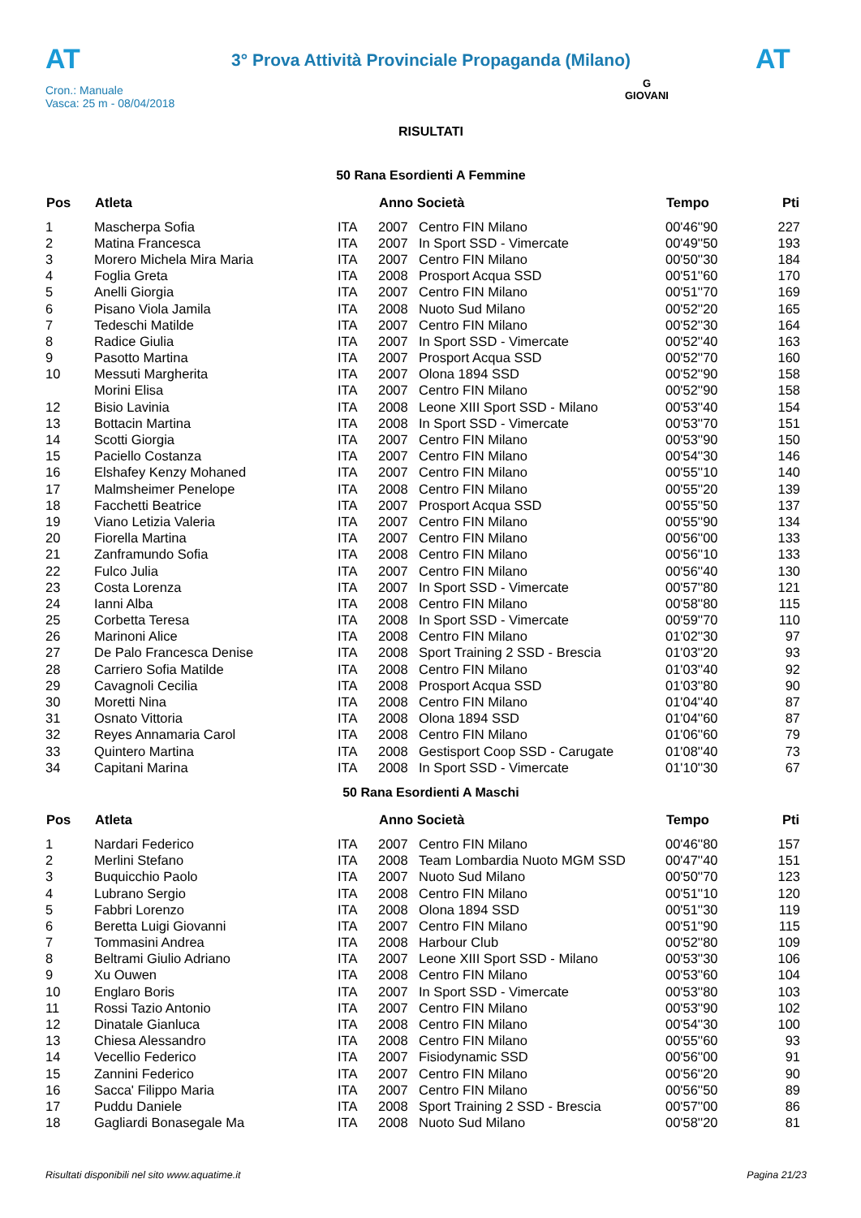AT
3° Prova Attività Provinciale Propaganda (Milano)
AT
Cron.: Manuale
Vasca: 25 m - 08/04/2018
G
GIOVANI
RISULTATI
50 Rana Esordienti A Femmine
| Pos | Atleta | | Anno Società | | Tempo | Pti |
| --- | --- | --- | --- | --- | --- | --- |
| 1 | Mascherpa Sofia | ITA | 2007 | Centro FIN Milano | 00'46''90 | 227 |
| 2 | Matina Francesca | ITA | 2007 | In Sport SSD - Vimercate | 00'49''50 | 193 |
| 3 | Morero Michela Mira Maria | ITA | 2007 | Centro FIN Milano | 00'50''30 | 184 |
| 4 | Foglia Greta | ITA | 2008 | Prosport Acqua SSD | 00'51''60 | 170 |
| 5 | Anelli Giorgia | ITA | 2007 | Centro FIN Milano | 00'51''70 | 169 |
| 6 | Pisano Viola Jamila | ITA | 2008 | Nuoto Sud Milano | 00'52''20 | 165 |
| 7 | Tedeschi Matilde | ITA | 2007 | Centro FIN Milano | 00'52''30 | 164 |
| 8 | Radice Giulia | ITA | 2007 | In Sport SSD - Vimercate | 00'52''40 | 163 |
| 9 | Pasotto Martina | ITA | 2007 | Prosport Acqua SSD | 00'52''70 | 160 |
| 10 | Messuti Margherita | ITA | 2007 | Olona 1894 SSD | 00'52''90 | 158 |
| | Morini Elisa | ITA | 2007 | Centro FIN Milano | 00'52''90 | 158 |
| 12 | Bisio Lavinia | ITA | 2008 | Leone XIII Sport SSD - Milano | 00'53''40 | 154 |
| 13 | Bottacin Martina | ITA | 2008 | In Sport SSD - Vimercate | 00'53''70 | 151 |
| 14 | Scotti Giorgia | ITA | 2007 | Centro FIN Milano | 00'53''90 | 150 |
| 15 | Paciello Costanza | ITA | 2007 | Centro FIN Milano | 00'54''30 | 146 |
| 16 | Elshafey Kenzy Mohaned | ITA | 2007 | Centro FIN Milano | 00'55''10 | 140 |
| 17 | Malmsheimer Penelope | ITA | 2008 | Centro FIN Milano | 00'55''20 | 139 |
| 18 | Facchetti Beatrice | ITA | 2007 | Prosport Acqua SSD | 00'55''50 | 137 |
| 19 | Viano Letizia Valeria | ITA | 2007 | Centro FIN Milano | 00'55''90 | 134 |
| 20 | Fiorella Martina | ITA | 2007 | Centro FIN Milano | 00'56''00 | 133 |
| 21 | Zanframundo Sofia | ITA | 2008 | Centro FIN Milano | 00'56''10 | 133 |
| 22 | Fulco Julia | ITA | 2007 | Centro FIN Milano | 00'56''40 | 130 |
| 23 | Costa Lorenza | ITA | 2007 | In Sport SSD - Vimercate | 00'57''80 | 121 |
| 24 | Ianni Alba | ITA | 2008 | Centro FIN Milano | 00'58''80 | 115 |
| 25 | Corbetta Teresa | ITA | 2008 | In Sport SSD - Vimercate | 00'59''70 | 110 |
| 26 | Marinoni Alice | ITA | 2008 | Centro FIN Milano | 01'02''30 | 97 |
| 27 | De Palo Francesca Denise | ITA | 2008 | Sport Training 2 SSD - Brescia | 01'03''20 | 93 |
| 28 | Carriero Sofia Matilde | ITA | 2008 | Centro FIN Milano | 01'03''40 | 92 |
| 29 | Cavagnoli Cecilia | ITA | 2008 | Prosport Acqua SSD | 01'03''80 | 90 |
| 30 | Moretti Nina | ITA | 2008 | Centro FIN Milano | 01'04''40 | 87 |
| 31 | Osnato Vittoria | ITA | 2008 | Olona 1894 SSD | 01'04''60 | 87 |
| 32 | Reyes Annamaria Carol | ITA | 2008 | Centro FIN Milano | 01'06''60 | 79 |
| 33 | Quintero Martina | ITA | 2008 | Gestisport Coop SSD - Carugate | 01'08''40 | 73 |
| 34 | Capitani Marina | ITA | 2008 | In Sport SSD - Vimercate | 01'10''30 | 67 |
50 Rana Esordienti A Maschi
| Pos | Atleta | | Anno Società | | Tempo | Pti |
| --- | --- | --- | --- | --- | --- | --- |
| 1 | Nardari Federico | ITA | 2007 | Centro FIN Milano | 00'46''80 | 157 |
| 2 | Merlini Stefano | ITA | 2008 | Team Lombardia Nuoto MGM SSD | 00'47''40 | 151 |
| 3 | Buquicchio Paolo | ITA | 2007 | Nuoto Sud Milano | 00'50''70 | 123 |
| 4 | Lubrano Sergio | ITA | 2008 | Centro FIN Milano | 00'51''10 | 120 |
| 5 | Fabbri Lorenzo | ITA | 2008 | Olona 1894 SSD | 00'51''30 | 119 |
| 6 | Beretta Luigi Giovanni | ITA | 2007 | Centro FIN Milano | 00'51''90 | 115 |
| 7 | Tommasini Andrea | ITA | 2008 | Harbour Club | 00'52''80 | 109 |
| 8 | Beltrami Giulio Adriano | ITA | 2007 | Leone XIII Sport SSD - Milano | 00'53''30 | 106 |
| 9 | Xu Ouwen | ITA | 2008 | Centro FIN Milano | 00'53''60 | 104 |
| 10 | Englaro Boris | ITA | 2007 | In Sport SSD - Vimercate | 00'53''80 | 103 |
| 11 | Rossi Tazio Antonio | ITA | 2007 | Centro FIN Milano | 00'53''90 | 102 |
| 12 | Dinatale Gianluca | ITA | 2008 | Centro FIN Milano | 00'54''30 | 100 |
| 13 | Chiesa Alessandro | ITA | 2008 | Centro FIN Milano | 00'55''60 | 93 |
| 14 | Vecellio Federico | ITA | 2007 | Fisiodynamic SSD | 00'56''00 | 91 |
| 15 | Zannini Federico | ITA | 2007 | Centro FIN Milano | 00'56''20 | 90 |
| 16 | Sacca' Filippo Maria | ITA | 2007 | Centro FIN Milano | 00'56''50 | 89 |
| 17 | Puddu Daniele | ITA | 2008 | Sport Training 2 SSD - Brescia | 00'57''00 | 86 |
| 18 | Gagliardi Bonasegale Ma | ITA | 2008 | Nuoto Sud Milano | 00'58''20 | 81 |
Risultati disponibili nel sito www.aquatime.it Pagina 21/23